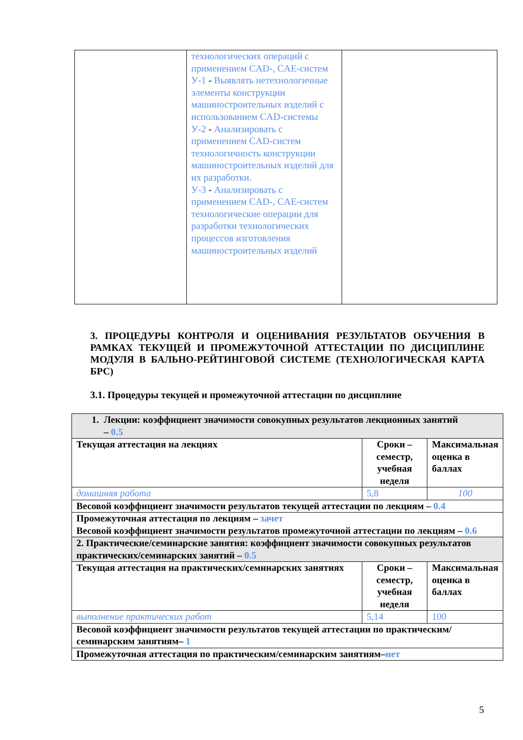| | технологических операций с применением CAD-, CAE-систем У-1 - Выявлять нетехнологичные элементы конструкции машиностроительных изделий с использованием CAD-системы У-2 - Анализировать с применением CAD-систем технологичность конструкции машиностроительных изделий для их разработки. У-3 - Анализировать с применением CAD-, CAE-систем технологические операции для разработки технологических процессов изготовления машиностроительных изделий | |
3. ПРОЦЕДУРЫ КОНТРОЛЯ И ОЦЕНИВАНИЯ РЕЗУЛЬТАТОВ ОБУЧЕНИЯ В РАМКАХ ТЕКУЩЕЙ И ПРОМЕЖУТОЧНОЙ АТТЕСТАЦИИ ПО ДИСЦИПЛИНЕ МОДУЛЯ В БАЛЬНО-РЕЙТИНГОВОЙ СИСТЕМЕ (ТЕХНОЛОГИЧЕСКАЯ КАРТА БРС)
3.1. Процедуры текущей и промежуточной аттестации по дисциплине
| 1. Лекции: коэффициент значимости совокупных результатов лекционных занятий – 0.5 | | |
| Текущая аттестация на лекциях | Сроки – семестр, учебная неделя | Максимальная оценка в баллах |
| домашняя работа | 5,8 | 100 |
| Весовой коэффициент значимости результатов текущей аттестации по лекциям – 0.4 | | |
| Промежуточная аттестация по лекциям – зачет Весовой коэффициент значимости результатов промежуточной аттестации по лекциям – 0.6 | | |
| 2. Практические/семинарские занятия: коэффициент значимости совокупных результатов практических/семинарских занятий – 0.5 | | |
| Текущая аттестация на практических/семинарских занятиях | Сроки – семестр, учебная неделя | Максимальная оценка в баллах |
| выполнение практических работ | 5,14 | 100 |
| Весовой коэффициент значимости результатов текущей аттестации по практическим/семинарским занятиям– 1 | | |
| Промежуточная аттестация по практическим/семинарским занятиям– нет | | |
5